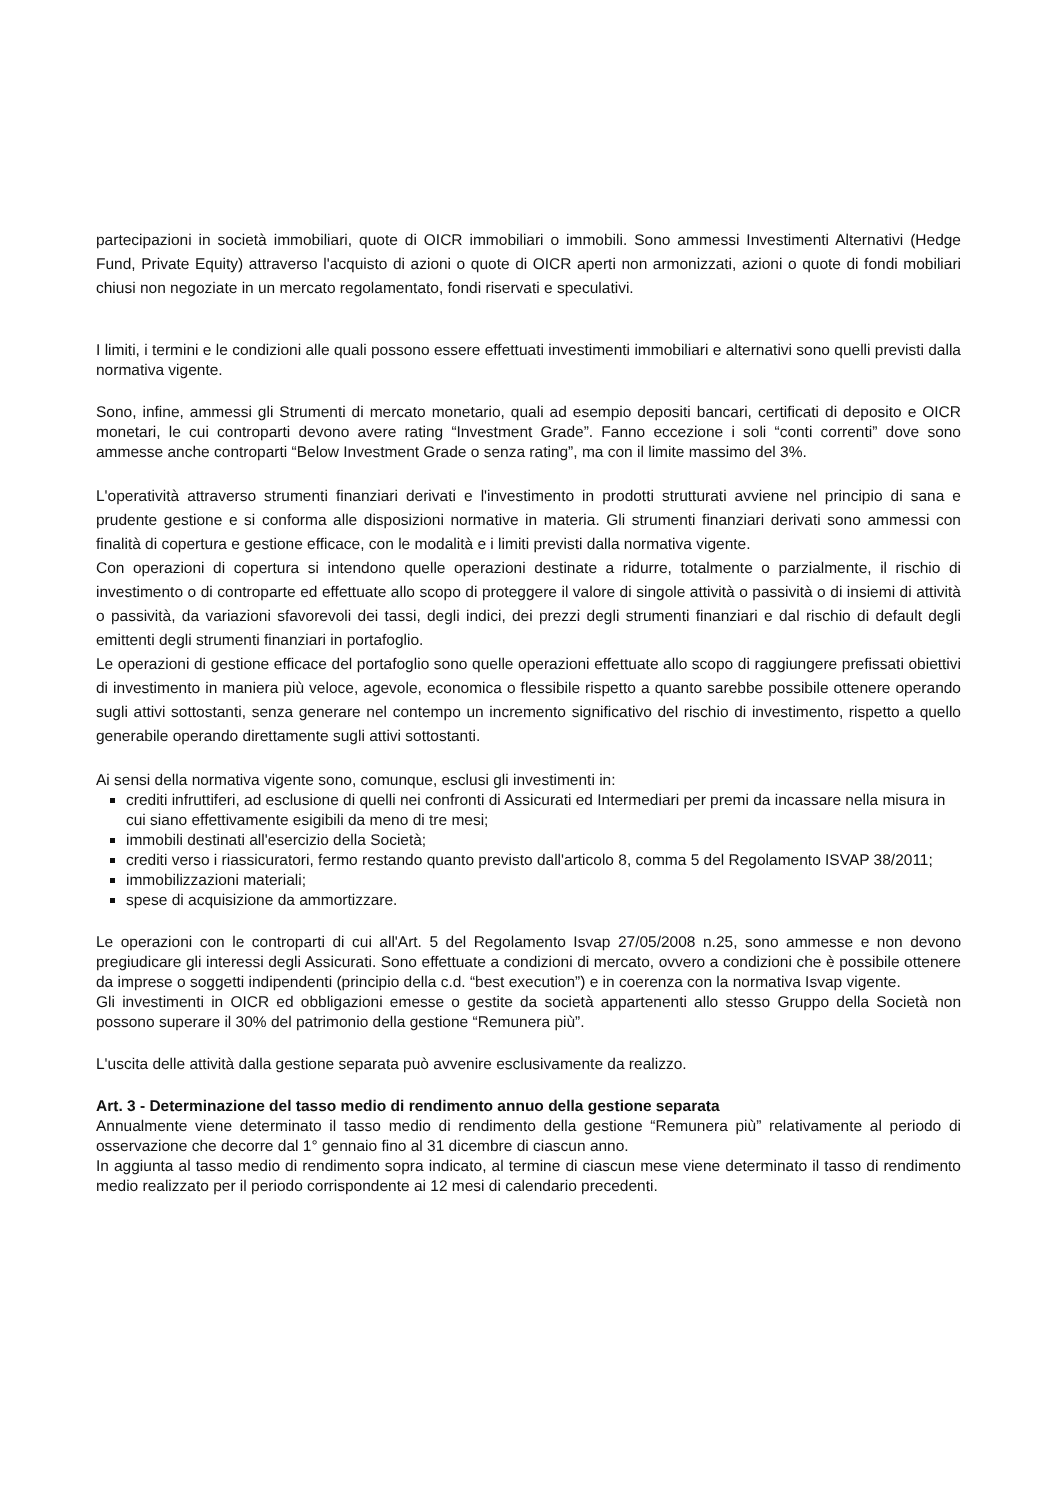partecipazioni in società immobiliari, quote di OICR immobiliari o immobili. Sono ammessi Investimenti Alternativi (Hedge Fund, Private Equity) attraverso l'acquisto di azioni o quote di OICR aperti non armonizzati, azioni o quote di fondi mobiliari chiusi non negoziate in un mercato regolamentato, fondi riservati e speculativi.
I limiti, i termini e le condizioni alle quali possono essere effettuati investimenti immobiliari e alternativi sono quelli previsti dalla normativa vigente.
Sono, infine, ammessi gli Strumenti di mercato monetario, quali ad esempio depositi bancari, certificati di deposito e OICR monetari, le cui controparti devono avere rating “Investment Grade”. Fanno eccezione i soli “conti correnti” dove sono ammesse anche controparti “Below Investment Grade o senza rating”, ma con il limite massimo del 3%.
L'operatività attraverso strumenti finanziari derivati e l'investimento in prodotti strutturati avviene nel principio di sana e prudente gestione e si conforma alle disposizioni normative in materia. Gli strumenti finanziari derivati sono ammessi con finalità di copertura e gestione efficace, con le modalità e i limiti previsti dalla normativa vigente.
Con operazioni di copertura si intendono quelle operazioni destinate a ridurre, totalmente o parzialmente, il rischio di investimento o di controparte ed effettuate allo scopo di proteggere il valore di singole attività o passività o di insiemi di attività o passività, da variazioni sfavorevoli dei tassi, degli indici, dei prezzi degli strumenti finanziari e dal rischio di default degli emittenti degli strumenti finanziari in portafoglio.
Le operazioni di gestione efficace del portafoglio sono quelle operazioni effettuate allo scopo di raggiungere prefissati obiettivi di investimento in maniera più veloce, agevole, economica o flessibile rispetto a quanto sarebbe possibile ottenere operando sugli attivi sottostanti, senza generare nel contempo un incremento significativo del rischio di investimento, rispetto a quello generabile operando direttamente sugli attivi sottostanti.
Ai sensi della normativa vigente sono, comunque, esclusi gli investimenti in:
crediti infruttiferi, ad esclusione di quelli nei confronti di Assicurati ed Intermediari per premi da incassare nella misura in cui siano effettivamente esigibili da meno di tre mesi;
immobili destinati all'esercizio della Società;
crediti verso i riassicuratori, fermo restando quanto previsto dall'articolo 8, comma 5 del Regolamento ISVAP 38/2011;
immobilizzazioni materiali;
spese di acquisizione da ammortizzare.
Le operazioni con le controparti di cui all'Art. 5 del Regolamento Isvap 27/05/2008 n.25, sono ammesse e non devono pregiudicare gli interessi degli Assicurati. Sono effettuate a condizioni di mercato, ovvero a condizioni che è possibile ottenere da imprese o soggetti indipendenti (principio della c.d. “best execution”) e in coerenza con la normativa Isvap vigente.
Gli investimenti in OICR ed obbligazioni emesse o gestite da società appartenenti allo stesso Gruppo della Società non possono superare il 30% del patrimonio della gestione “Remunera più”.
L'uscita delle attività dalla gestione separata può avvenire esclusivamente da realizzo.
Art. 3 - Determinazione del tasso medio di rendimento annuo della gestione separata
Annualmente viene determinato il tasso medio di rendimento della gestione “Remunera più” relativamente al periodo di osservazione che decorre dal 1° gennaio fino al 31 dicembre di ciascun anno.
In aggiunta al tasso medio di rendimento sopra indicato, al termine di ciascun mese viene determinato il tasso di rendimento medio realizzato per il periodo corrispondente ai 12 mesi di calendario precedenti.